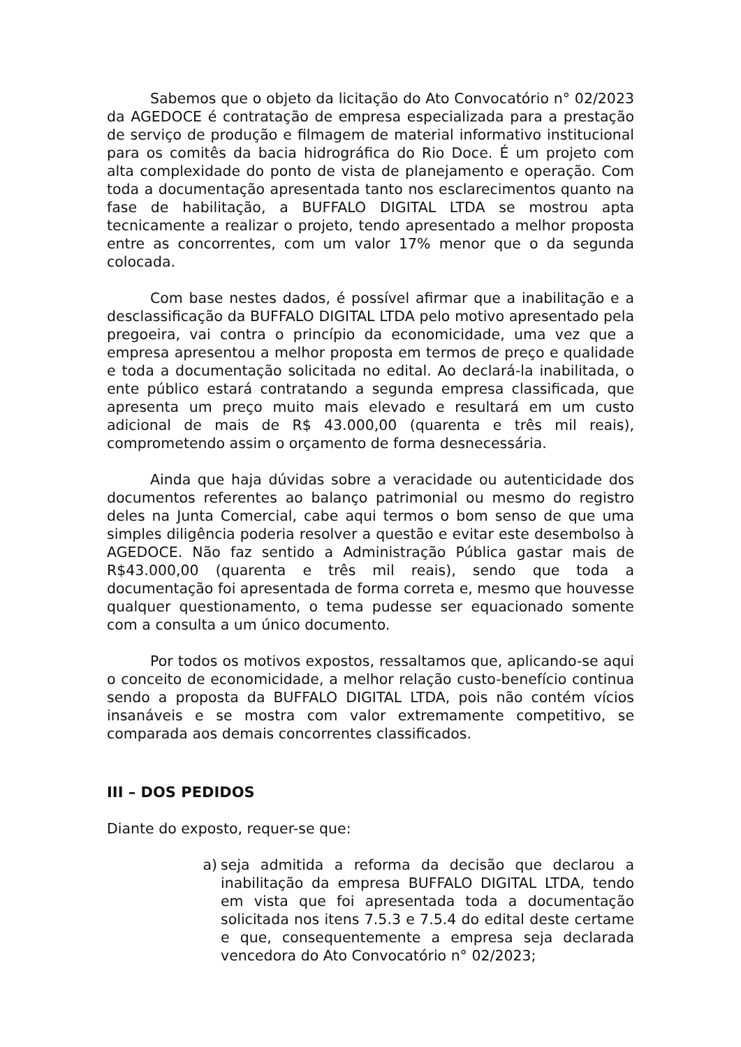Sabemos que o objeto da licitação do Ato Convocatório n° 02/2023 da AGEDOCE é contratação de empresa especializada para a prestação de serviço de produção e filmagem de material informativo institucional para os comitês da bacia hidrográfica do Rio Doce. É um projeto com alta complexidade do ponto de vista de planejamento e operação. Com toda a documentação apresentada tanto nos esclarecimentos quanto na fase de habilitação, a BUFFALO DIGITAL LTDA se mostrou apta tecnicamente a realizar o projeto, tendo apresentado a melhor proposta entre as concorrentes, com um valor 17% menor que o da segunda colocada.
Com base nestes dados, é possível afirmar que a inabilitação e a desclassificação da BUFFALO DIGITAL LTDA pelo motivo apresentado pela pregoeira, vai contra o princípio da economicidade, uma vez que a empresa apresentou a melhor proposta em termos de preço e qualidade e toda a documentação solicitada no edital. Ao declará-la inabilitada, o ente público estará contratando a segunda empresa classificada, que apresenta um preço muito mais elevado e resultará em um custo adicional de mais de R$ 43.000,00 (quarenta e três mil reais), comprometendo assim o orçamento de forma desnecessária.
Ainda que haja dúvidas sobre a veracidade ou autenticidade dos documentos referentes ao balanço patrimonial ou mesmo do registro deles na Junta Comercial, cabe aqui termos o bom senso de que uma simples diligência poderia resolver a questão e evitar este desembolso à AGEDOCE. Não faz sentido a Administração Pública gastar mais de R$43.000,00 (quarenta e três mil reais), sendo que toda a documentação foi apresentada de forma correta e, mesmo que houvesse qualquer questionamento, o tema pudesse ser equacionado somente com a consulta a um único documento.
Por todos os motivos expostos, ressaltamos que, aplicando-se aqui o conceito de economicidade, a melhor relação custo-benefício continua sendo a proposta da BUFFALO DIGITAL LTDA, pois não contém vícios insanáveis e se mostra com valor extremamente competitivo, se comparada aos demais concorrentes classificados.
III – DOS PEDIDOS
Diante do exposto, requer-se que:
a) seja admitida a reforma da decisão que declarou a inabilitação da empresa BUFFALO DIGITAL LTDA, tendo em vista que foi apresentada toda a documentação solicitada nos itens 7.5.3 e 7.5.4 do edital deste certame e que, consequentemente a empresa seja declarada vencedora do Ato Convocatório n° 02/2023;